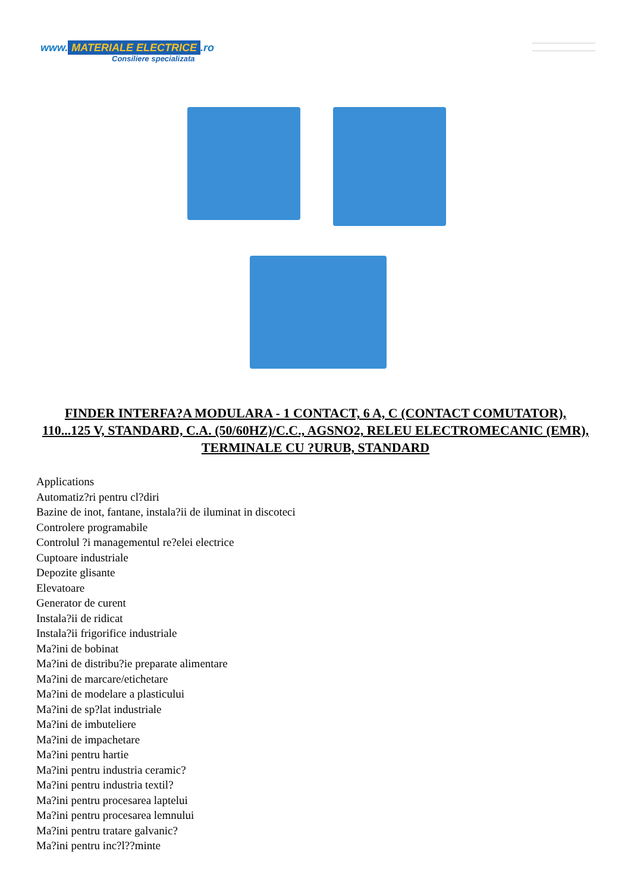www. MATERIALE ELECTRICE.ro
Consiliere specializata
FINDER INTERFA?A MODULARA - 1 CONTACT, 6 A, C (CONTACT COMUTATOR), 110...125 V, STANDARD, C.A. (50/60HZ)/C.C., AGSNO2, RELEU ELECTROMECANIC (EMR), TERMINALE CU ?URUB, STANDARD
Applications
Automatiz?ri pentru cl?diri
Bazine de inot, fantane, instala?ii de iluminat in discoteci
Controlere programabile
Controlul ?i managementul re?elei electrice
Cuptoare industriale
Depozite glisante
Elevatoare
Generator de curent
Instala?ii de ridicat
Instala?ii frigorifice industriale
Ma?ini de bobinat
Ma?ini de distribu?ie preparate alimentare
Ma?ini de marcare/etichetare
Ma?ini de modelare a plasticului
Ma?ini de sp?lat industriale
Ma?ini de imbuteliere
Ma?ini de impachetare
Ma?ini pentru hartie
Ma?ini pentru industria ceramic?
Ma?ini pentru industria textil?
Ma?ini pentru procesarea laptelui
Ma?ini pentru procesarea lemnului
Ma?ini pentru tratare galvanic?
Ma?ini pentru inc?l??minte